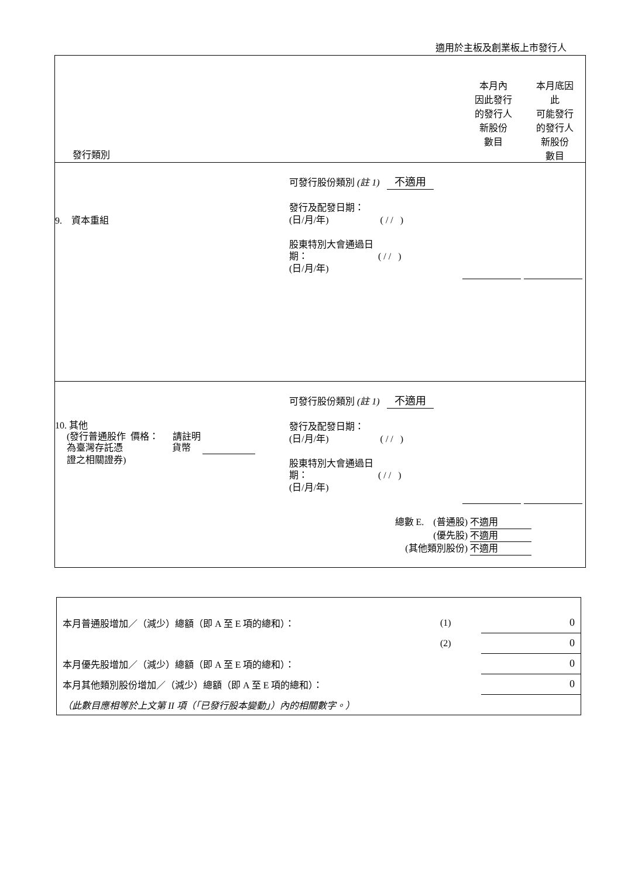適用於主板及創業板上市發行人
| 發行類別 | | | 本月內 因此發行 的發行人 新股份 數目 | 本月底因 此 可能發行 的發行人 新股份 數目 |
| 9. 資本重組 | | 可發行股份類別 (註 1) 不適用 發行及配發日期： (日/月/年) ( / / ) 股東特別大會通過日 期： ( / / ) (日/月/年) | | |
| 10. 其他 (發行普通股作 價格： 請註明 為臺灣存託憑 貨幣 證之相關證券) | | 可發行股份類別 (註 1) 不適用 發行及配發日期： (日/月/年) ( / / ) 股東特別大會通過日 期： ( / / ) (日/月/年) | | |
| 總數 E. (普通股) 不適用 (優先股) 不適用 (其他類別股份) 不適用 | | | | |
| 本月普通股增加／（減少）總額（即 A 至 E 項的總和）： | (1) | 0 |
| | (2) | 0 |
| 本月優先股增加／（減少）總額（即 A 至 E 項的總和）： | | 0 |
| 本月其他類別股份增加／（減少）總額（即 A 至 E 項的總和）： | | 0 |
| （此數目應相等於上文第 II 項（「已發行股本變動」）內的相關數字。） | | |